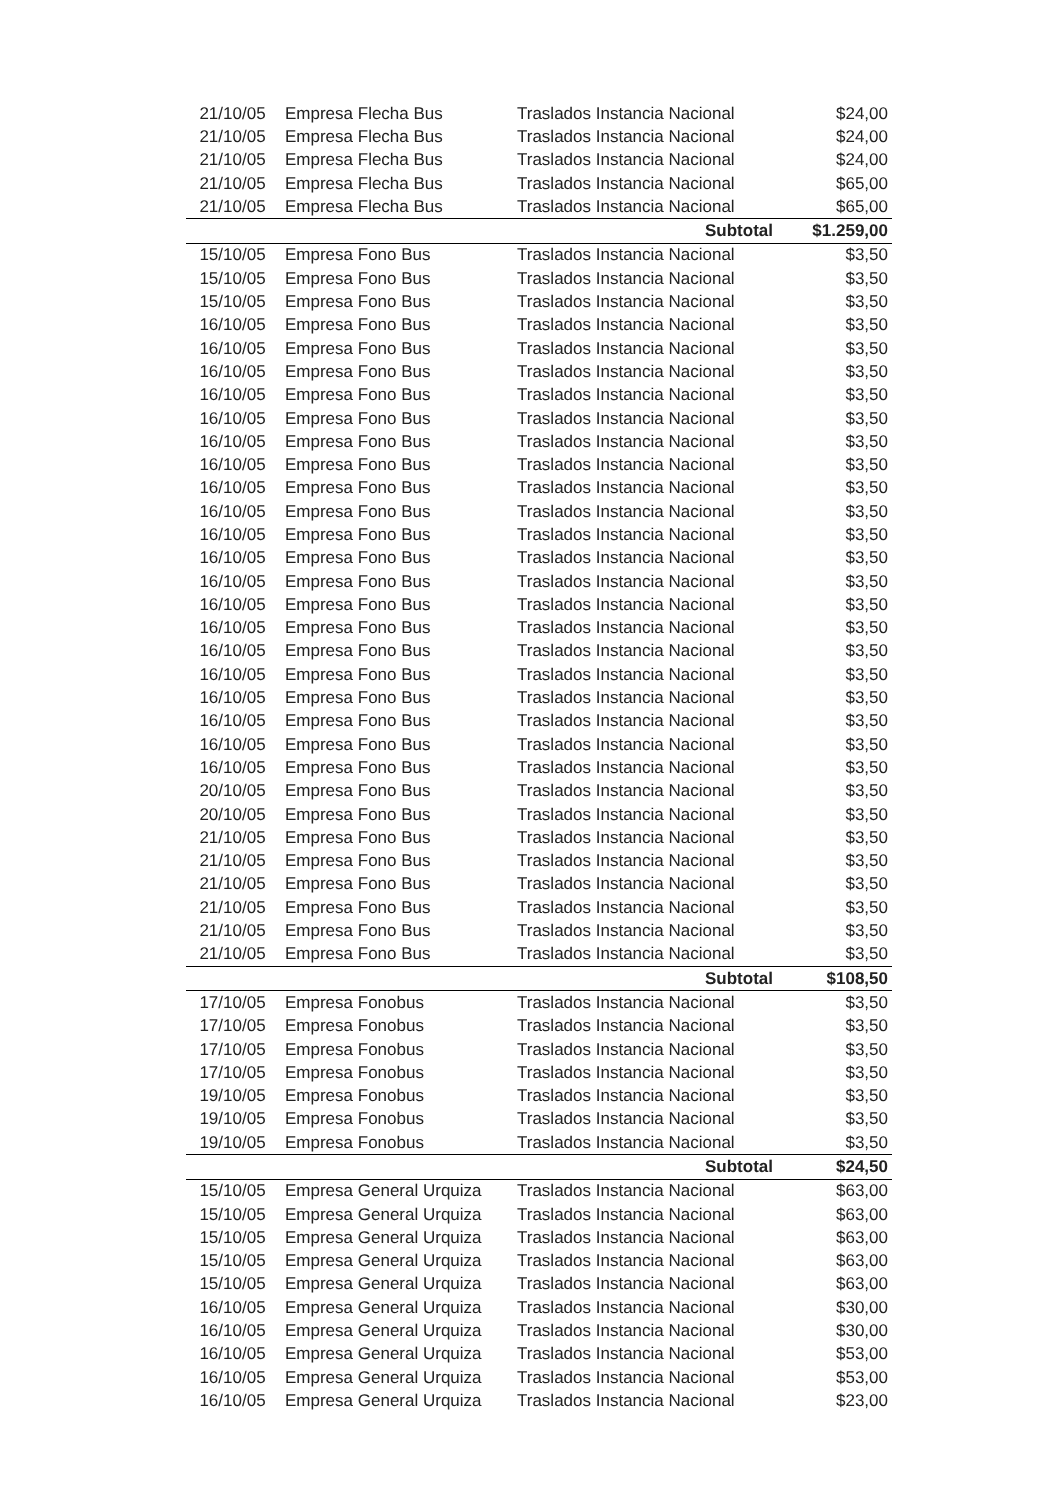| 21/10/05 | Empresa Flecha Bus | Traslados Instancia Nacional | $24,00 |
| 21/10/05 | Empresa Flecha Bus | Traslados Instancia Nacional | $24,00 |
| 21/10/05 | Empresa Flecha Bus | Traslados Instancia Nacional | $24,00 |
| 21/10/05 | Empresa Flecha Bus | Traslados Instancia Nacional | $65,00 |
| 21/10/05 | Empresa Flecha Bus | Traslados Instancia Nacional | $65,00 |
| | | Subtotal | $1.259,00 |
| 15/10/05 | Empresa Fono Bus | Traslados Instancia Nacional | $3,50 |
| 15/10/05 | Empresa Fono Bus | Traslados Instancia Nacional | $3,50 |
| 15/10/05 | Empresa Fono Bus | Traslados Instancia Nacional | $3,50 |
| 16/10/05 | Empresa Fono Bus | Traslados Instancia Nacional | $3,50 |
| 16/10/05 | Empresa Fono Bus | Traslados Instancia Nacional | $3,50 |
| 16/10/05 | Empresa Fono Bus | Traslados Instancia Nacional | $3,50 |
| 16/10/05 | Empresa Fono Bus | Traslados Instancia Nacional | $3,50 |
| 16/10/05 | Empresa Fono Bus | Traslados Instancia Nacional | $3,50 |
| 16/10/05 | Empresa Fono Bus | Traslados Instancia Nacional | $3,50 |
| 16/10/05 | Empresa Fono Bus | Traslados Instancia Nacional | $3,50 |
| 16/10/05 | Empresa Fono Bus | Traslados Instancia Nacional | $3,50 |
| 16/10/05 | Empresa Fono Bus | Traslados Instancia Nacional | $3,50 |
| 16/10/05 | Empresa Fono Bus | Traslados Instancia Nacional | $3,50 |
| 16/10/05 | Empresa Fono Bus | Traslados Instancia Nacional | $3,50 |
| 16/10/05 | Empresa Fono Bus | Traslados Instancia Nacional | $3,50 |
| 16/10/05 | Empresa Fono Bus | Traslados Instancia Nacional | $3,50 |
| 16/10/05 | Empresa Fono Bus | Traslados Instancia Nacional | $3,50 |
| 16/10/05 | Empresa Fono Bus | Traslados Instancia Nacional | $3,50 |
| 16/10/05 | Empresa Fono Bus | Traslados Instancia Nacional | $3,50 |
| 16/10/05 | Empresa Fono Bus | Traslados Instancia Nacional | $3,50 |
| 16/10/05 | Empresa Fono Bus | Traslados Instancia Nacional | $3,50 |
| 16/10/05 | Empresa Fono Bus | Traslados Instancia Nacional | $3,50 |
| 16/10/05 | Empresa Fono Bus | Traslados Instancia Nacional | $3,50 |
| 20/10/05 | Empresa Fono Bus | Traslados Instancia Nacional | $3,50 |
| 20/10/05 | Empresa Fono Bus | Traslados Instancia Nacional | $3,50 |
| 21/10/05 | Empresa Fono Bus | Traslados Instancia Nacional | $3,50 |
| 21/10/05 | Empresa Fono Bus | Traslados Instancia Nacional | $3,50 |
| 21/10/05 | Empresa Fono Bus | Traslados Instancia Nacional | $3,50 |
| 21/10/05 | Empresa Fono Bus | Traslados Instancia Nacional | $3,50 |
| 21/10/05 | Empresa Fono Bus | Traslados Instancia Nacional | $3,50 |
| 21/10/05 | Empresa Fono Bus | Traslados Instancia Nacional | $3,50 |
| | | Subtotal | $108,50 |
| 17/10/05 | Empresa Fonobus | Traslados Instancia Nacional | $3,50 |
| 17/10/05 | Empresa Fonobus | Traslados Instancia Nacional | $3,50 |
| 17/10/05 | Empresa Fonobus | Traslados Instancia Nacional | $3,50 |
| 17/10/05 | Empresa Fonobus | Traslados Instancia Nacional | $3,50 |
| 19/10/05 | Empresa Fonobus | Traslados Instancia Nacional | $3,50 |
| 19/10/05 | Empresa Fonobus | Traslados Instancia Nacional | $3,50 |
| 19/10/05 | Empresa Fonobus | Traslados Instancia Nacional | $3,50 |
| | | Subtotal | $24,50 |
| 15/10/05 | Empresa General Urquiza | Traslados Instancia Nacional | $63,00 |
| 15/10/05 | Empresa General Urquiza | Traslados Instancia Nacional | $63,00 |
| 15/10/05 | Empresa General Urquiza | Traslados Instancia Nacional | $63,00 |
| 15/10/05 | Empresa General Urquiza | Traslados Instancia Nacional | $63,00 |
| 15/10/05 | Empresa General Urquiza | Traslados Instancia Nacional | $63,00 |
| 16/10/05 | Empresa General Urquiza | Traslados Instancia Nacional | $30,00 |
| 16/10/05 | Empresa General Urquiza | Traslados Instancia Nacional | $30,00 |
| 16/10/05 | Empresa General Urquiza | Traslados Instancia Nacional | $53,00 |
| 16/10/05 | Empresa General Urquiza | Traslados Instancia Nacional | $53,00 |
| 16/10/05 | Empresa General Urquiza | Traslados Instancia Nacional | $23,00 |